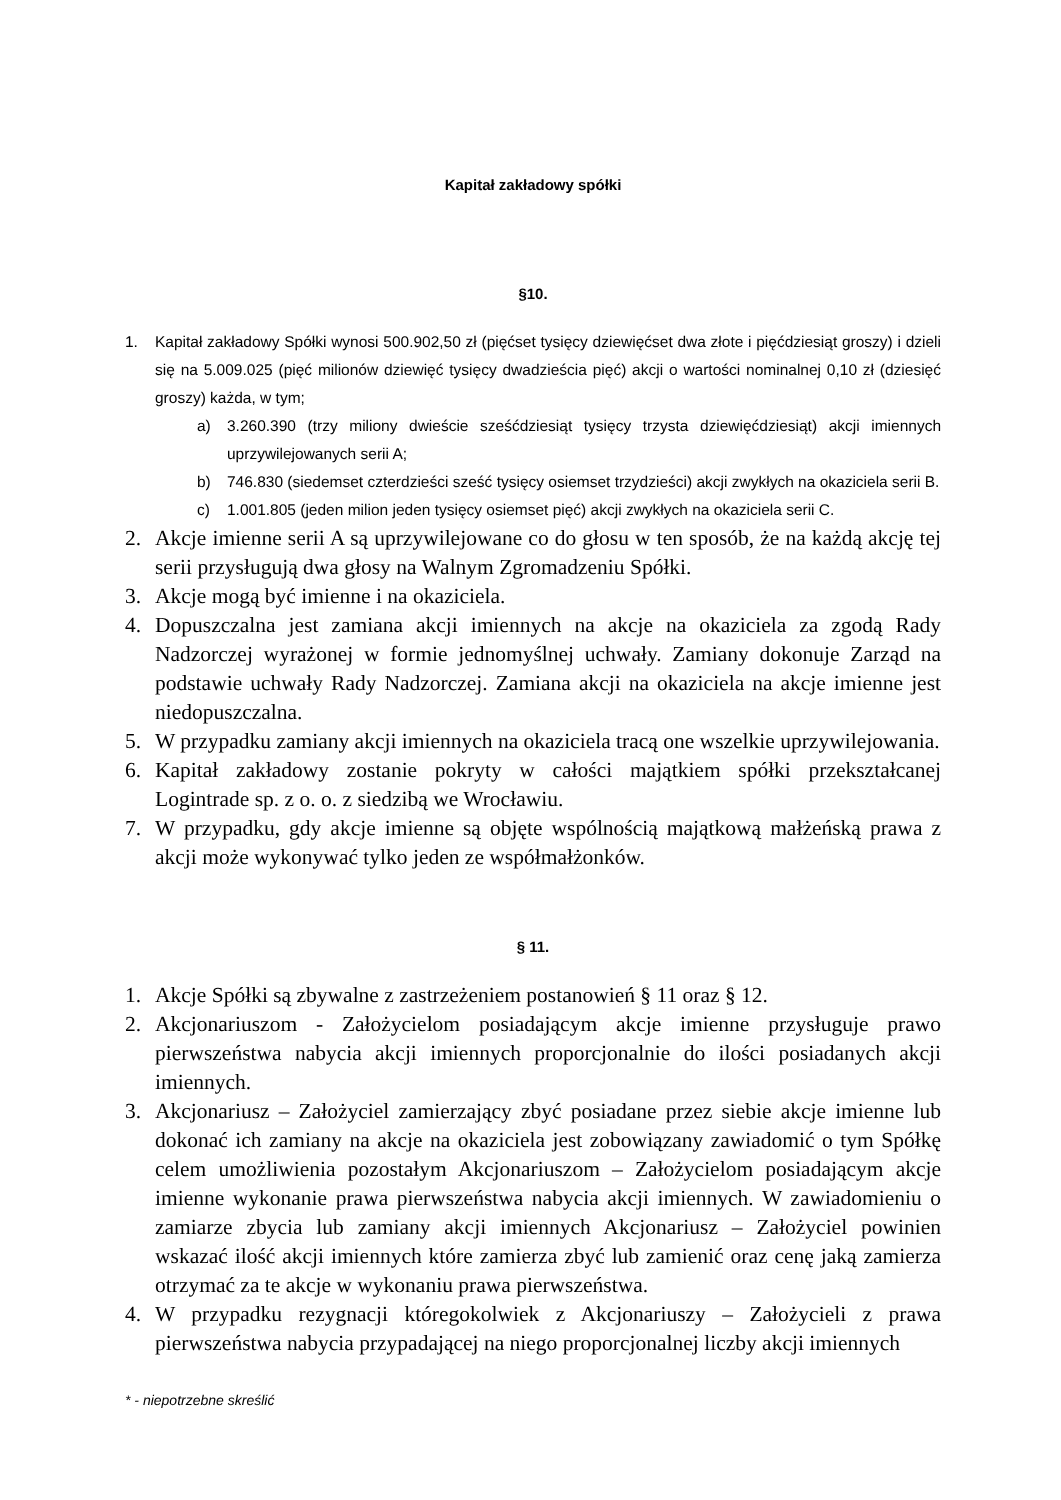Kapitał zakładowy spółki
§10.
1. Kapitał zakładowy Spółki wynosi 500.902,50 zł (pięćset tysięcy dziewięćset dwa złote i pięćdziesiąt groszy) i dzieli się na 5.009.025 (pięć milionów dziewięć tysięcy dwadzieścia pięć) akcji o wartości nominalnej 0,10 zł (dziesięć groszy) każda, w tym;
a) 3.260.390 (trzy miliony dwieście sześćdziesiąt tysięcy trzysta dziewięćdziesiąt) akcji imiennych uprzywilejowanych serii A;
b) 746.830 (siedemset czterdzieści sześć tysięcy osiemset trzydzieści) akcji zwykłych na okaziciela serii B.
c) 1.001.805 (jeden milion jeden tysięcy osiemset pięć) akcji zwykłych na okaziciela serii C.
2. Akcje imienne serii A są uprzywilejowane co do głosu w ten sposób, że na każdą akcję tej serii przysługują dwa głosy na Walnym Zgromadzeniu Spółki.
3. Akcje mogą być imienne i na okaziciela.
4. Dopuszczalna jest zamiana akcji imiennych na akcje na okaziciela za zgodą Rady Nadzorczej wyrażonej w formie jednomyślnej uchwały. Zamiany dokonuje Zarząd na podstawie uchwały Rady Nadzorczej. Zamiana akcji na okaziciela na akcje imienne jest niedopuszczalna.
5. W przypadku zamiany akcji imiennych na okaziciela tracą one wszelkie uprzywilejowania.
6. Kapitał zakładowy zostanie pokryty w całości majątkiem spółki przekształcanej Logintrade sp. z o. o. z siedzibą we Wrocławiu.
7. W przypadku, gdy akcje imienne są objęte wspólnością majątkową małżeńską prawa z akcji może wykonywać tylko jeden ze współmałżonków.
§ 11.
1. Akcje Spółki są zbywalne z zastrzeżeniem postanowień § 11 oraz § 12.
2. Akcjonariuszom - Założycielom posiadającym akcje imienne przysługuje prawo pierwszeństwa nabycia akcji imiennych proporcjonalnie do ilości posiadanych akcji imiennych.
3. Akcjonariusz – Założyciel zamierzający zbyć posiadane przez siebie akcje imienne lub dokonać ich zamiany na akcje na okaziciela jest zobowiązany zawiadomić o tym Spółkę celem umożliwienia pozostałym Akcjonariuszom – Założycielom posiadającym akcje imienne wykonanie prawa pierwszeństwa nabycia akcji imiennych. W zawiadomieniu o zamiarze zbycia lub zamiany akcji imiennych Akcjonariusz – Założyciel powinien wskazać ilość akcji imiennych które zamierza zbyć lub zamienić oraz cenę jaką zamierza otrzymać za te akcje w wykonaniu prawa pierwszeństwa.
4. W przypadku rezygnacji któregokolwiek z Akcjonariuszy – Założycieli z prawa pierwszeństwa nabycia przypadającej na niego proporcjonalnej liczby akcji imiennych
* - niepotrzebne skreślić